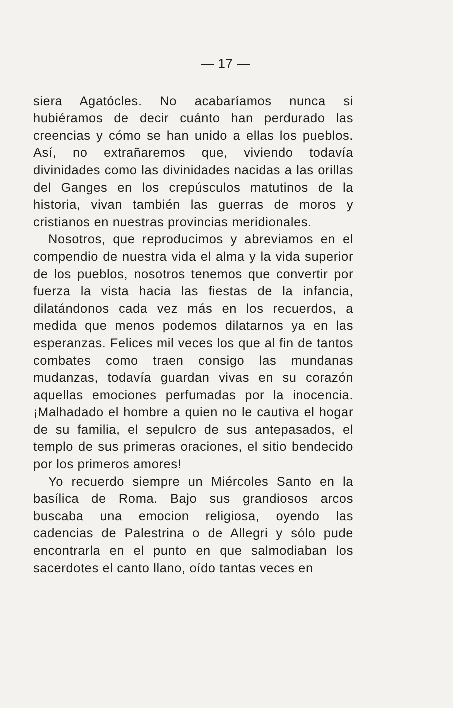— 17 —
siera Agatócles. No acabaríamos nunca si hubiéramos de decir cuánto han perdurado las creencias y cómo se han unido a ellas los pueblos. Así, no extrañaremos que, viviendo todavía divinidades como las divinidades nacidas a las orillas del Ganges en los crepúsculos matutinos de la historia, vivan también las guerras de moros y cristianos en nuestras provincias meridionales.
Nosotros, que reproducimos y abreviamos en el compendio de nuestra vida el alma y la vida superior de los pueblos, nosotros tenemos que convertir por fuerza la vista hacia las fiestas de la infancia, dilatándonos cada vez más en los recuerdos, a medida que menos podemos dilatarnos ya en las esperanzas. Felices mil veces los que al fin de tantos combates como traen consigo las mundanas mudanzas, todavía guardan vivas en su corazón aquellas emociones perfumadas por la inocencia. ¡Malhadado el hombre a quien no le cautiva el hogar de su familia, el sepulcro de sus antepasados, el templo de sus primeras oraciones, el sitio bendecido por los primeros amores!
Yo recuerdo siempre un Miércoles Santo en la basílica de Roma. Bajo sus grandiosos arcos buscaba una emocion religiosa, oyendo las cadencias de Palestrina o de Allegri y sólo pude encontrarla en el punto en que salmodiaban los sacerdotes el canto llano, oído tantas veces en